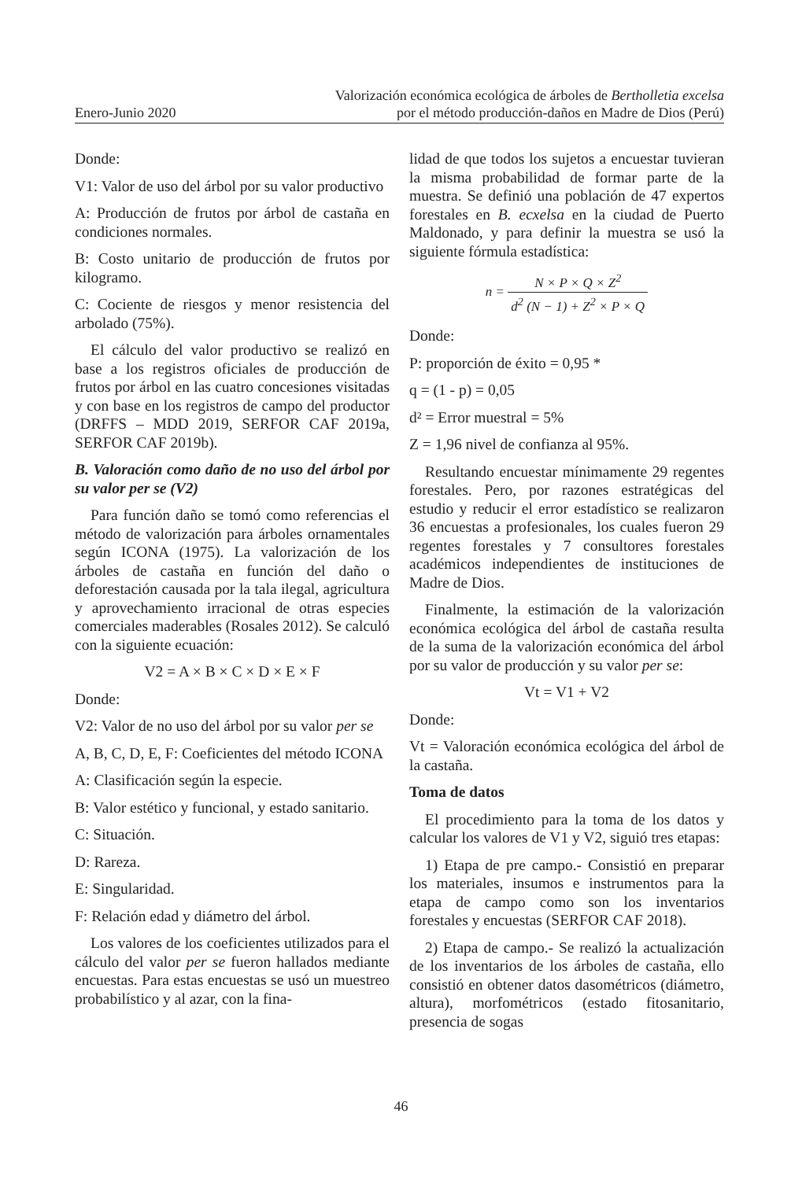Enero-Junio 2020
Valorización económica ecológica de árboles de Bertholletia excelsa
por el método producción-daños en Madre de Dios (Perú)
Donde:
V1: Valor de uso del árbol por su valor productivo
A: Producción de frutos por árbol de castaña en condiciones normales.
B: Costo unitario de producción de frutos por kilogramo.
C: Cociente de riesgos y menor resistencia del arbolado (75%).
El cálculo del valor productivo se realizó en base a los registros oficiales de producción de frutos por árbol en las cuatro concesiones visitadas y con base en los registros de campo del productor (DRFFS – MDD 2019, SERFOR CAF 2019a, SERFOR CAF 2019b).
B. Valoración como daño de no uso del árbol por su valor per se (V2)
Para función daño se tomó como referencias el método de valorización para árboles ornamentales según ICONA (1975). La valorización de los árboles de castaña en función del daño o deforestación causada por la tala ilegal, agricultura y aprovechamiento irracional de otras especies comerciales maderables (Rosales 2012). Se calculó con la siguiente ecuación:
V2 = A × B × C × D × E × F
Donde:
V2: Valor de no uso del árbol por su valor per se
A, B, C, D, E, F: Coeficientes del método ICONA
A: Clasificación según la especie.
B: Valor estético y funcional, y estado sanitario.
C: Situación.
D: Rareza.
E: Singularidad.
F: Relación edad y diámetro del árbol.
Los valores de los coeficientes utilizados para el cálculo del valor per se fueron hallados mediante encuestas. Para estas encuestas se usó un muestreo probabilístico y al azar, con la fina-
lidad de que todos los sujetos a encuestar tuvieran la misma probabilidad de formar parte de la muestra. Se definió una población de 47 expertos forestales en B. ecxelsa en la ciudad de Puerto Maldonado, y para definir la muestra se usó la siguiente fórmula estadística:
n = N × P × Q × Z<sup>2</sup> d<sup>2</sup> (N − 1) + Z<sup>2</sup> × P × Q
Donde:
P: proporción de éxito = 0,95 *
q = (1 - p) = 0,05
d² = Error muestral = 5%
Z = 1,96 nivel de confianza al 95%.
Resultando encuestar mínimamente 29 regentes forestales. Pero, por razones estratégicas del estudio y reducir el error estadístico se realizaron 36 encuestas a profesionales, los cuales fueron 29 regentes forestales y 7 consultores forestales académicos independientes de instituciones de Madre de Dios.
Finalmente, la estimación de la valorización económica ecológica del árbol de castaña resulta de la suma de la valorización económica del árbol por su valor de producción y su valor per se:
Vt = V1 + V2
Donde:
Vt = Valoración económica ecológica del árbol de la castaña.
Toma de datos
El procedimiento para la toma de los datos y calcular los valores de V1 y V2, siguió tres etapas:
1) Etapa de pre campo.- Consistió en preparar los materiales, insumos e instrumentos para la etapa de campo como son los inventarios forestales y encuestas (SERFOR CAF 2018).
2) Etapa de campo.- Se realizó la actualización de los inventarios de los árboles de castaña, ello consistió en obtener datos dasométricos (diámetro, altura), morfométricos (estado fitosanitario, presencia de sogas
46